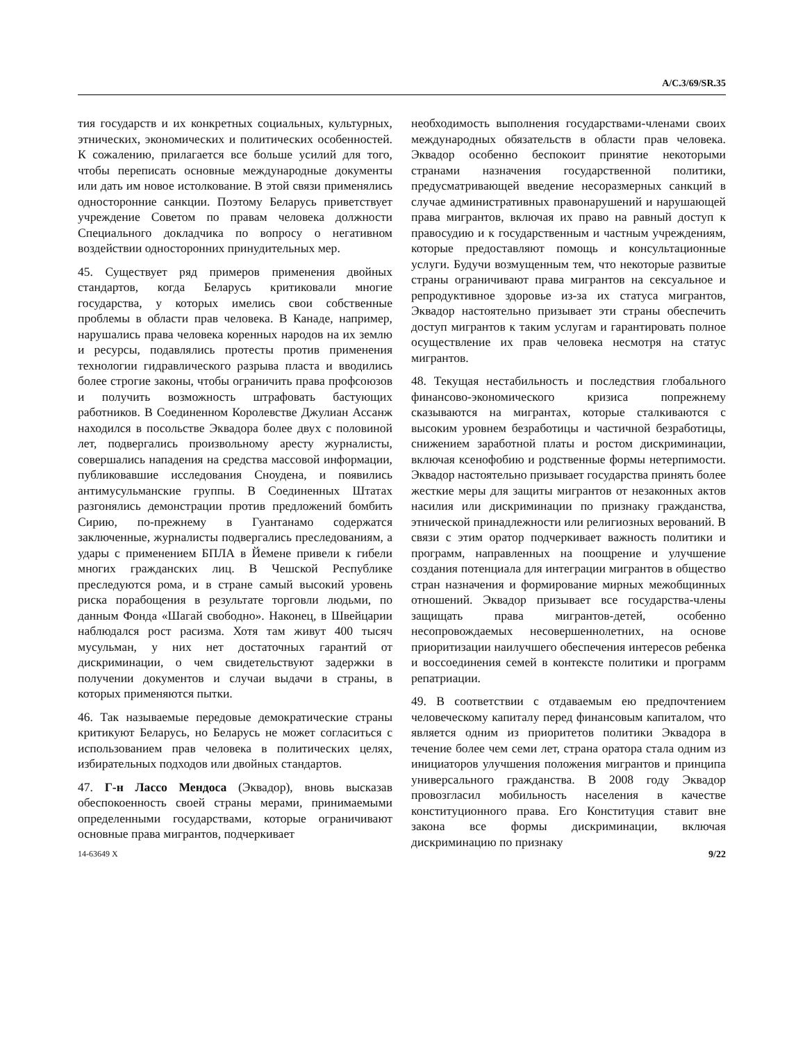A/C.3/69/SR.35
тия государств и их конкретных социальных, культурных, этнических, экономических и политических особенностей. К сожалению, прилагается все больше усилий для того, чтобы переписать основные международные документы или дать им новое истолкование. В этой связи применялись односторонние санкции. Поэтому Беларусь приветствует учреждение Советом по правам человека должности Специального докладчика по вопросу о негативном воздействии односторонних принудительных мер.
45. Существует ряд примеров применения двойных стандартов, когда Беларусь критиковали многие государства, у которых имелись свои собственные проблемы в области прав человека. В Канаде, например, нарушались права человека коренных народов на их землю и ресурсы, подавлялись протесты против применения технологии гидравлического разрыва пласта и вводились более строгие законы, чтобы ограничить права профсоюзов и получить возможность штрафовать бастующих работников. В Соединенном Королевстве Джулиан Ассанж находился в посольстве Эквадора более двух с половиной лет, подвергались произвольному аресту журналисты, совершались нападения на средства массовой информации, публиковавшие исследования Сноудена, и появились антимусульманские группы. В Соединенных Штатах разгонялись демонстрации против предложений бомбить Сирию, по-прежнему в Гуантанамо содержатся заключенные, журналисты подвергались преследованиям, а удары с применением БПЛА в Йемене привели к гибели многих гражданских лиц. В Чешской Республике преследуются рома, и в стране самый высокий уровень риска порабощения в результате торговли людьми, по данным Фонда «Шагай свободно». Наконец, в Швейцарии наблюдался рост расизма. Хотя там живут 400 тысяч мусульман, у них нет достаточных гарантий от дискриминации, о чем свидетельствуют задержки в получении документов и случаи выдачи в страны, в которых применяются пытки.
46. Так называемые передовые демократические страны критикуют Беларусь, но Беларусь не может согласиться с использованием прав человека в политических целях, избирательных подходов или двойных стандартов.
47. Г-н Лассо Мендоса (Эквадор), вновь высказав обеспокоенность своей страны мерами, принимаемыми определенными государствами, которые ограничивают основные права мигрантов, подчеркивает
необходимость выполнения государствами-членами своих международных обязательств в области прав человека. Эквадор особенно беспокоит принятие некоторыми странами назначения государственной политики, предусматривающей введение несоразмерных санкций в случае административных правонарушений и нарушающей права мигрантов, включая их право на равный доступ к правосудию и к государственным и частным учреждениям, которые предоставляют помощь и консультационные услуги. Будучи возмущенным тем, что некоторые развитые страны ограничивают права мигрантов на сексуальное и репродуктивное здоровье из-за их статуса мигрантов, Эквадор настоятельно призывает эти страны обеспечить доступ мигрантов к таким услугам и гарантировать полное осуществление их прав человека несмотря на статус мигрантов.
48. Текущая нестабильность и последствия глобального финансово-экономического кризиса попрежнему сказываются на мигрантах, которые сталкиваются с высоким уровнем безработицы и частичной безработицы, снижением заработной платы и ростом дискриминации, включая ксенофобию и родственные формы нетерпимости. Эквадор настоятельно призывает государства принять более жесткие меры для защиты мигрантов от незаконных актов насилия или дискриминации по признаку гражданства, этнической принадлежности или религиозных верований. В связи с этим оратор подчеркивает важность политики и программ, направленных на поощрение и улучшение создания потенциала для интеграции мигрантов в общество стран назначения и формирование мирных межобщинных отношений. Эквадор призывает все государства-члены защищать права мигрантов-детей, особенно несопровождаемых несовершеннолетних, на основе приоритизации наилучшего обеспечения интересов ребенка и воссоединения семей в контексте политики и программ репатриации.
49. В соответствии с отдаваемым ею предпочтением человеческому капиталу перед финансовым капиталом, что является одним из приоритетов политики Эквадора в течение более чем семи лет, страна оратора стала одним из инициаторов улучшения положения мигрантов и принципа универсального гражданства. В 2008 году Эквадор провозгласил мобильность населения в качестве конституционного права. Его Конституция ставит вне закона все формы дискриминации, включая дискриминацию по признаку
14-63649 X 9/22